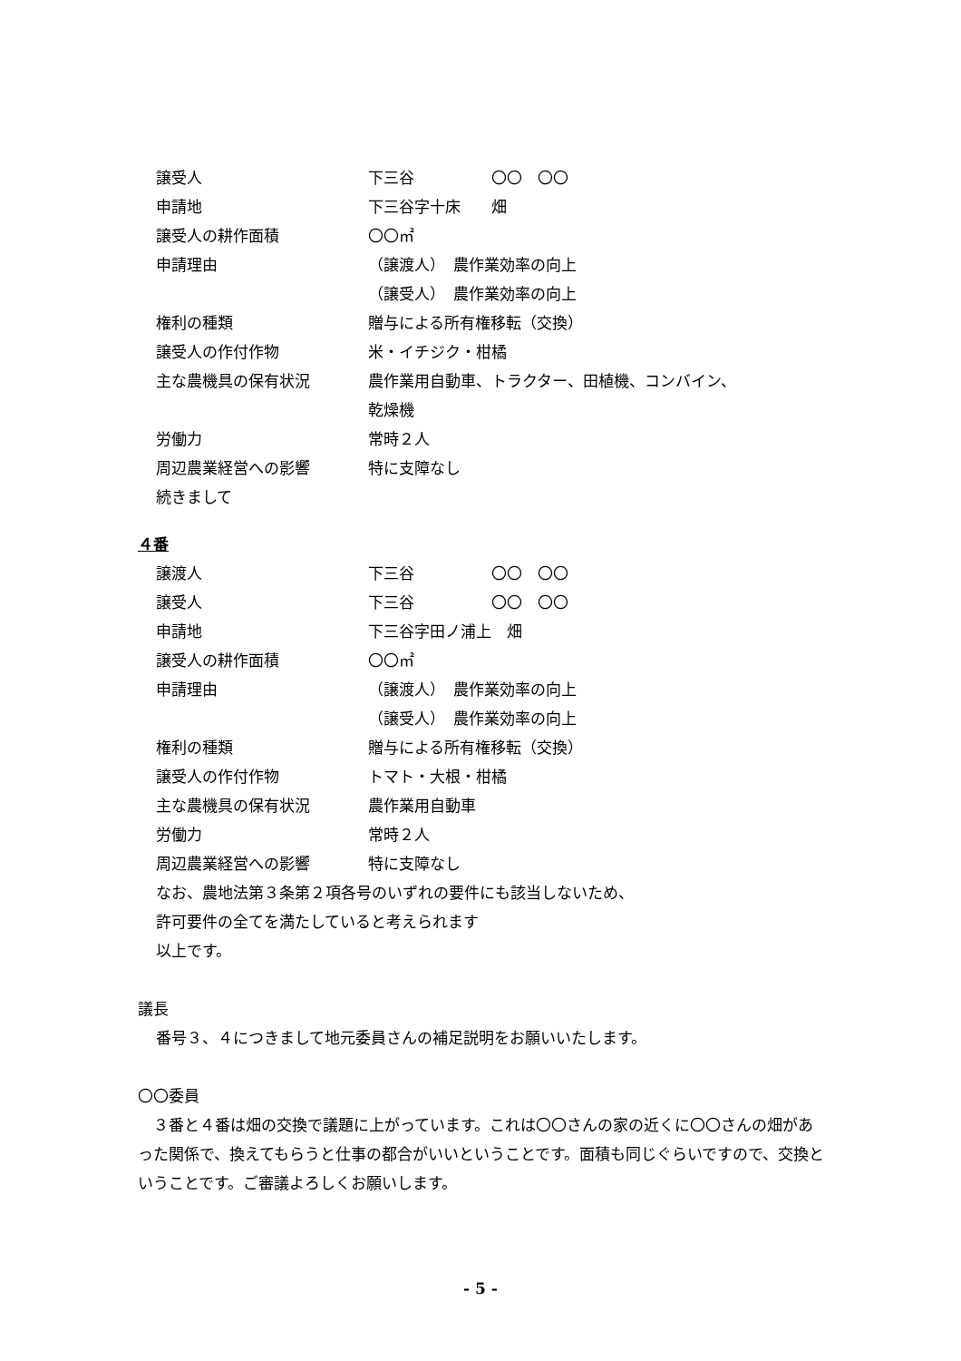譲受人 下三谷　　　　　〇〇　〇〇
申請地 下三谷字十床　　畑
譲受人の耕作面積 〇〇㎡
申請理由 （譲渡人）　農作業効率の向上
（譲受人）　農作業効率の向上
権利の種類 贈与による所有権移転（交換）
譲受人の作付作物 米・イチジク・柑橘
主な農機具の保有状況 農作業用自動車、トラクター、田植機、コンバイン、
乾燥機
労働力 常時２人
周辺農業経営への影響 特に支障なし
続きまして
４番
譲渡人 下三谷　　　　　〇〇　〇〇
譲受人 下三谷　　　　　〇〇　〇〇
申請地 下三谷字田ノ浦上　畑
譲受人の耕作面積 〇〇㎡
申請理由 （譲渡人）　農作業効率の向上
（譲受人）　農作業効率の向上
権利の種類 贈与による所有権移転（交換）
譲受人の作付作物 トマト・大根・柑橘
主な農機具の保有状況 農作業用自動車
労働力 常時２人
周辺農業経営への影響 特に支障なし
なお、農地法第３条第２項各号のいずれの要件にも該当しないため、
許可要件の全てを満たしていると考えられます
以上です。
議長
番号３、４につきまして地元委員さんの補足説明をお願いいたします。
〇〇委員
　３番と４番は畑の交換で議題に上がっています。これは〇〇さんの家の近くに〇〇さんの畑があった関係で、換えてもらうと仕事の都合がいいということです。面積も同じぐらいですので、交換ということです。ご審議よろしくお願いします。
- 5 -